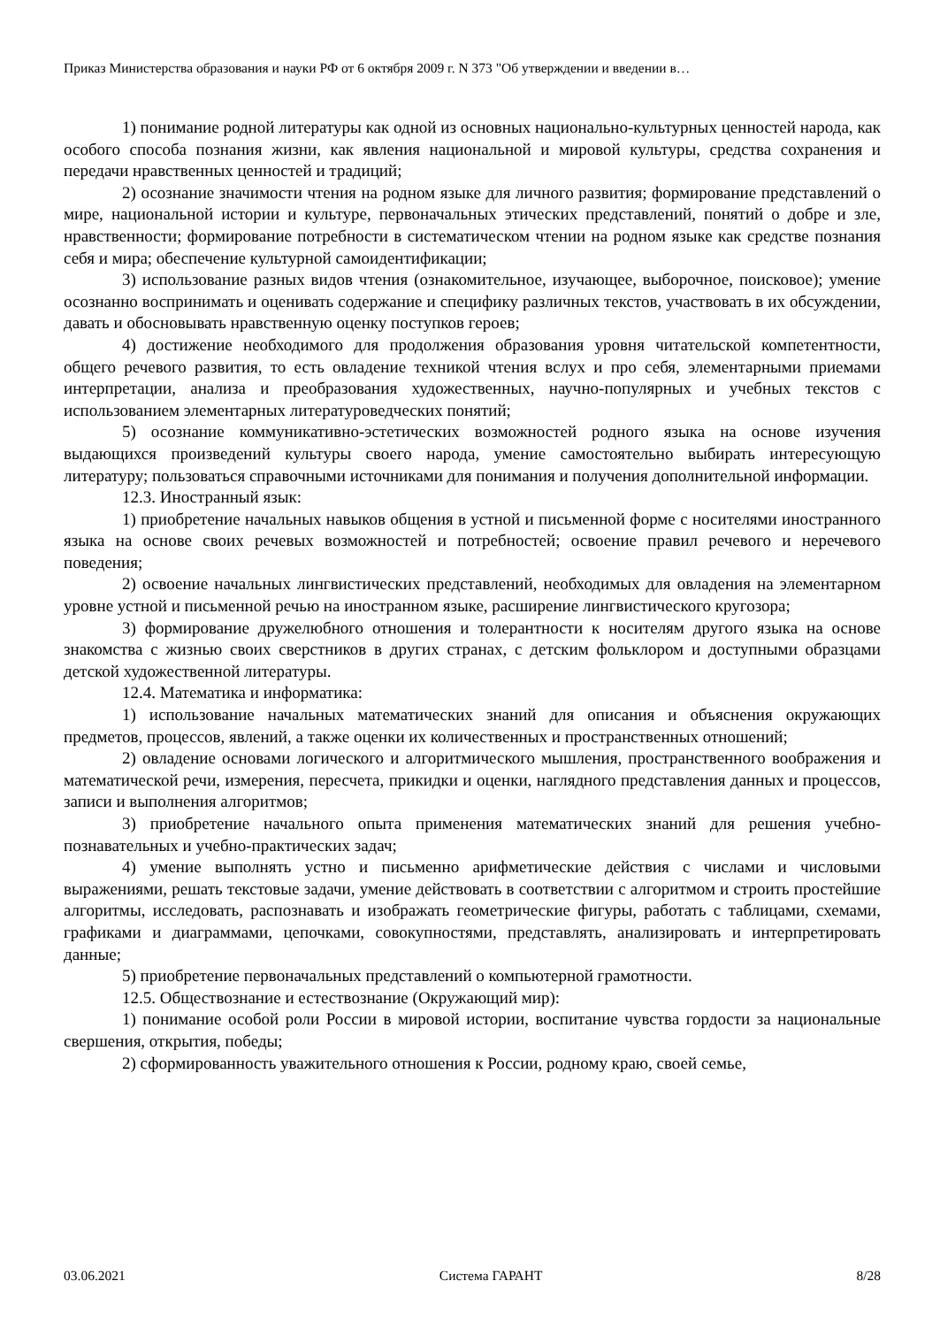Приказ Министерства образования и науки РФ от 6 октября 2009 г. N 373 "Об утверждении и введении в…
1) понимание родной литературы как одной из основных национально-культурных ценностей народа, как особого способа познания жизни, как явления национальной и мировой культуры, средства сохранения и передачи нравственных ценностей и традиций;
2) осознание значимости чтения на родном языке для личного развития; формирование представлений о мире, национальной истории и культуре, первоначальных этических представлений, понятий о добре и зле, нравственности; формирование потребности в систематическом чтении на родном языке как средстве познания себя и мира; обеспечение культурной самоидентификации;
3) использование разных видов чтения (ознакомительное, изучающее, выборочное, поисковое); умение осознанно воспринимать и оценивать содержание и специфику различных текстов, участвовать в их обсуждении, давать и обосновывать нравственную оценку поступков героев;
4) достижение необходимого для продолжения образования уровня читательской компетентности, общего речевого развития, то есть овладение техникой чтения вслух и про себя, элементарными приемами интерпретации, анализа и преобразования художественных, научно-популярных и учебных текстов с использованием элементарных литературоведческих понятий;
5) осознание коммуникативно-эстетических возможностей родного языка на основе изучения выдающихся произведений культуры своего народа, умение самостоятельно выбирать интересующую литературу; пользоваться справочными источниками для понимания и получения дополнительной информации.
12.3. Иностранный язык:
1) приобретение начальных навыков общения в устной и письменной форме с носителями иностранного языка на основе своих речевых возможностей и потребностей; освоение правил речевого и неречевого поведения;
2) освоение начальных лингвистических представлений, необходимых для овладения на элементарном уровне устной и письменной речью на иностранном языке, расширение лингвистического кругозора;
3) формирование дружелюбного отношения и толерантности к носителям другого языка на основе знакомства с жизнью своих сверстников в других странах, с детским фольклором и доступными образцами детской художественной литературы.
12.4. Математика и информатика:
1) использование начальных математических знаний для описания и объяснения окружающих предметов, процессов, явлений, а также оценки их количественных и пространственных отношений;
2) овладение основами логического и алгоритмического мышления, пространственного воображения и математической речи, измерения, пересчета, прикидки и оценки, наглядного представления данных и процессов, записи и выполнения алгоритмов;
3) приобретение начального опыта применения математических знаний для решения учебно-познавательных и учебно-практических задач;
4) умение выполнять устно и письменно арифметические действия с числами и числовыми выражениями, решать текстовые задачи, умение действовать в соответствии с алгоритмом и строить простейшие алгоритмы, исследовать, распознавать и изображать геометрические фигуры, работать с таблицами, схемами, графиками и диаграммами, цепочками, совокупностями, представлять, анализировать и интерпретировать данные;
5) приобретение первоначальных представлений о компьютерной грамотности.
12.5. Обществознание и естествознание (Окружающий мир):
1) понимание особой роли России в мировой истории, воспитание чувства гордости за национальные свершения, открытия, победы;
2) сформированность уважительного отношения к России, родному краю, своей семье,
03.06.2021 Система ГАРАНТ 8/28